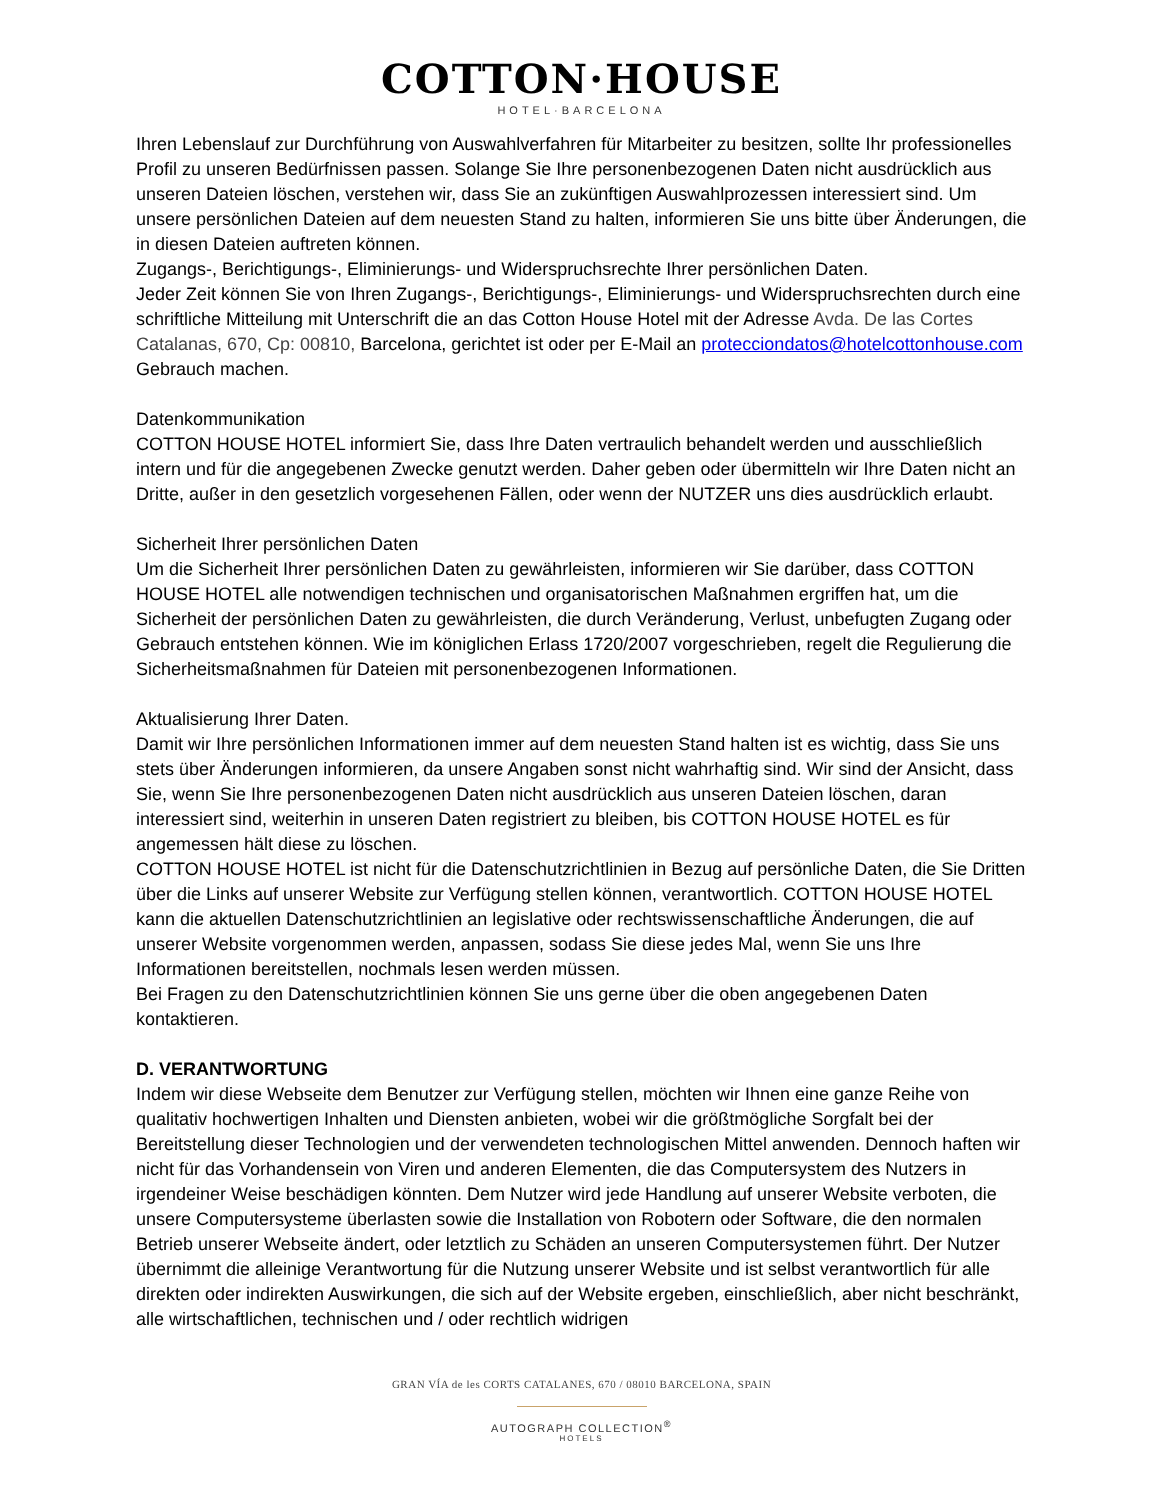COTTON·HOUSE
HOTEL·BARCELONA
Ihren Lebenslauf zur Durchführung von Auswahlverfahren für Mitarbeiter zu besitzen, sollte Ihr professionelles Profil zu unseren Bedürfnissen passen. Solange Sie Ihre personenbezogenen Daten nicht ausdrücklich aus unseren Dateien löschen, verstehen wir, dass Sie an zukünftigen Auswahlprozessen interessiert sind. Um unsere persönlichen Dateien auf dem neuesten Stand zu halten, informieren Sie uns bitte über Änderungen, die in diesen Dateien auftreten können.
Zugangs-, Berichtigungs-, Eliminierungs- und Widerspruchsrechte Ihrer persönlichen Daten.
Jeder Zeit können Sie von Ihren Zugangs-, Berichtigungs-, Eliminierungs- und Widerspruchsrechten durch eine schriftliche Mitteilung mit Unterschrift die an das Cotton House Hotel mit der Adresse Avda. De las Cortes Catalanas, 670, Cp: 00810, Barcelona, gerichtet ist oder per E-Mail an protecciondatos@hotelcottonhouse.com Gebrauch machen.
Datenkommunikation
COTTON HOUSE HOTEL informiert Sie, dass Ihre Daten vertraulich behandelt werden und ausschließlich intern und für die angegebenen Zwecke genutzt werden. Daher geben oder übermitteln wir Ihre Daten nicht an Dritte, außer in den gesetzlich vorgesehenen Fällen, oder wenn der NUTZER uns dies ausdrücklich erlaubt.
Sicherheit Ihrer persönlichen Daten
Um die Sicherheit Ihrer persönlichen Daten zu gewährleisten, informieren wir Sie darüber, dass COTTON HOUSE HOTEL alle notwendigen technischen und organisatorischen Maßnahmen ergriffen hat, um die Sicherheit der persönlichen Daten zu gewährleisten, die durch Veränderung, Verlust, unbefugten Zugang oder Gebrauch entstehen können. Wie im königlichen Erlass 1720/2007 vorgeschrieben, regelt die Regulierung die Sicherheitsmaßnahmen für Dateien mit personenbezogenen Informationen.
Aktualisierung Ihrer Daten.
Damit wir Ihre persönlichen Informationen immer auf dem neuesten Stand halten ist es wichtig, dass Sie uns stets über Änderungen informieren, da unsere Angaben sonst nicht wahrhaftig sind. Wir sind der Ansicht, dass Sie, wenn Sie Ihre personenbezogenen Daten nicht ausdrücklich aus unseren Dateien löschen, daran interessiert sind, weiterhin in unseren Daten registriert zu bleiben, bis COTTON HOUSE HOTEL es für angemessen hält diese zu löschen.
COTTON HOUSE HOTEL ist nicht für die Datenschutzrichtlinien in Bezug auf persönliche Daten, die Sie Dritten über die Links auf unserer Website zur Verfügung stellen können, verantwortlich. COTTON HOUSE HOTEL kann die aktuellen Datenschutzrichtlinien an legislative oder rechtswissenschaftliche Änderungen, die auf unserer Website vorgenommen werden, anpassen, sodass Sie diese jedes Mal, wenn Sie uns Ihre Informationen bereitstellen, nochmals lesen werden müssen.
Bei Fragen zu den Datenschutzrichtlinien können Sie uns gerne über die oben angegebenen Daten kontaktieren.
D. VERANTWORTUNG
Indem wir diese Webseite dem Benutzer zur Verfügung stellen, möchten wir Ihnen eine ganze Reihe von qualitativ hochwertigen Inhalten und Diensten anbieten, wobei wir die größtmögliche Sorgfalt bei der Bereitstellung dieser Technologien und der verwendeten technologischen Mittel anwenden. Dennoch haften wir nicht für das Vorhandensein von Viren und anderen Elementen, die das Computersystem des Nutzers in irgendeiner Weise beschädigen könnten. Dem Nutzer wird jede Handlung auf unserer Website verboten, die unsere Computersysteme überlasten sowie die Installation von Robotern oder Software, die den normalen Betrieb unserer Webseite ändert, oder letztlich zu Schäden an unseren Computersystemen führt. Der Nutzer übernimmt die alleinige Verantwortung für die Nutzung unserer Website und ist selbst verantwortlich für alle direkten oder indirekten Auswirkungen, die sich auf der Website ergeben, einschließlich, aber nicht beschränkt, alle wirtschaftlichen, technischen und / oder rechtlich widrigen
GRAN VÍA de les CORTS CATALANES, 670 / 08010 BARCELONA, SPAIN
AUTOGRAPH COLLECTION<sup>®</sup>
HOTELS